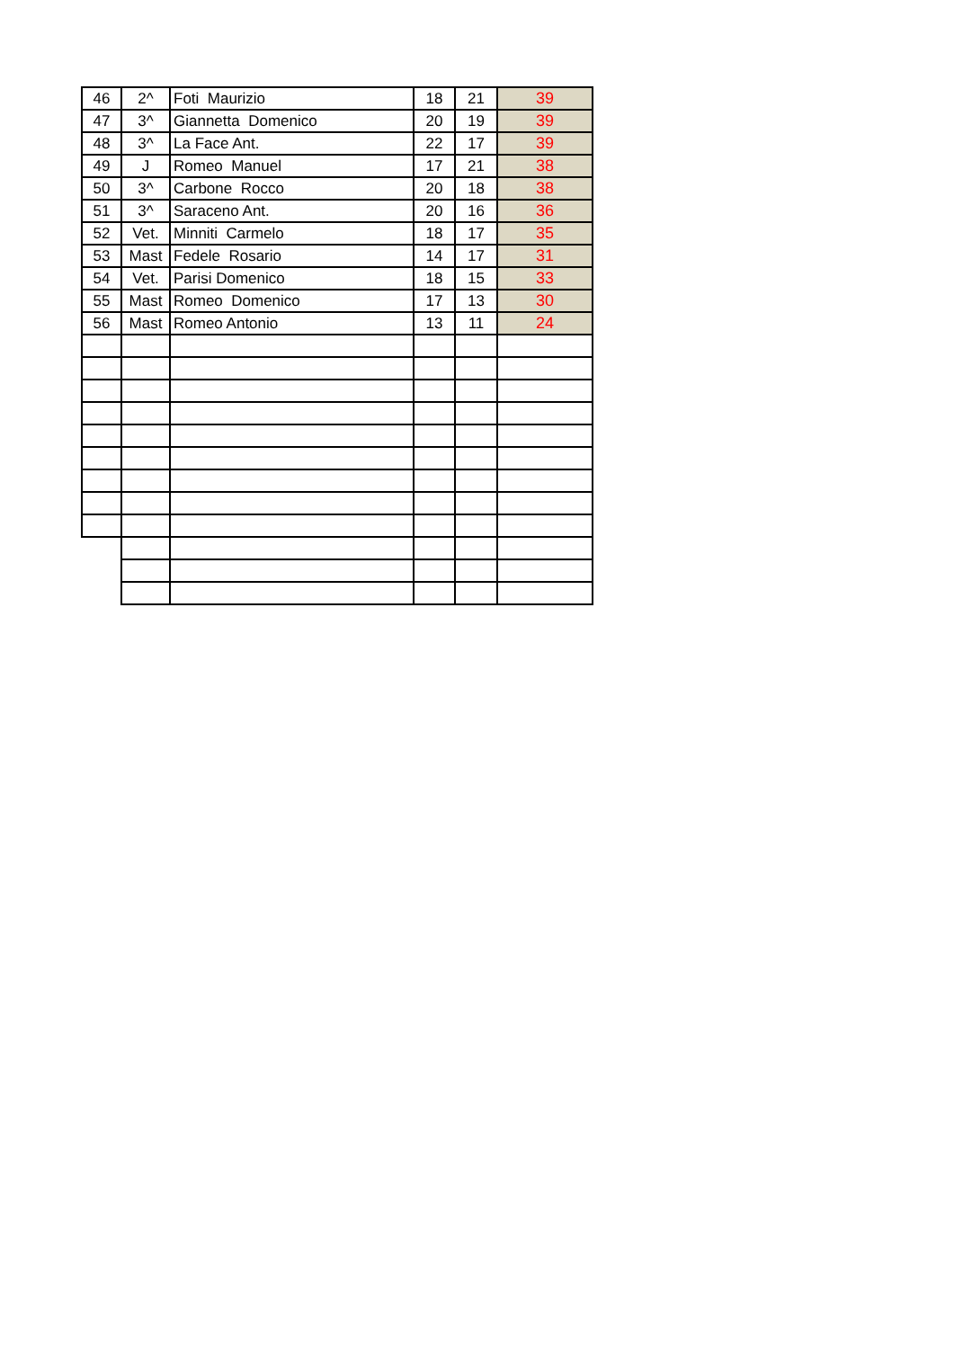| 46 | 2^ | Foti Maurizio | 18 | 21 | 39 |
| 47 | 3^ | Giannetta Domenico | 20 | 19 | 39 |
| 48 | 3^ | La Face Ant. | 22 | 17 | 39 |
| 49 | J | Romeo Manuel | 17 | 21 | 38 |
| 50 | 3^ | Carbone Rocco | 20 | 18 | 38 |
| 51 | 3^ | Saraceno Ant. | 20 | 16 | 36 |
| 52 | Vet. | Minniti Carmelo | 18 | 17 | 35 |
| 53 | Mast | Fedele Rosario | 14 | 17 | 31 |
| 54 | Vet. | Parisi Domenico | 18 | 15 | 33 |
| 55 | Mast | Romeo Domenico | 17 | 13 | 30 |
| 56 | Mast | Romeo Antonio | 13 | 11 | 24 |